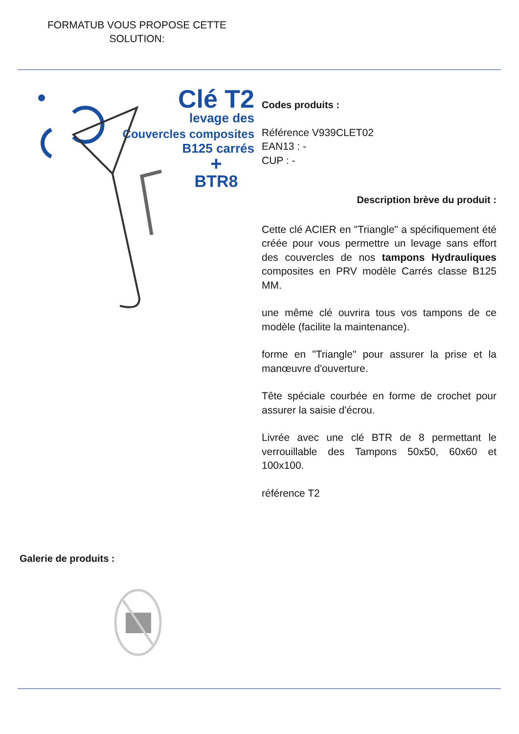FORMATUB VOUS PROPOSE CETTE
SOLUTION:
Clé T2
levage des
Couvercles composites
B125 carrés
+
BTR8
Codes produits :
Référence V939CLET02
EAN13 : -
CUP : -
Description brève du produit :
Cette clé ACIER en "Triangle" a spécifiquement été créée pour vous permettre un levage sans effort des couvercles de nos tampons Hydrauliques composites en PRV modèle Carrés classe B125 MM.
une même clé ouvrira tous vos tampons de ce modèle (facilite la maintenance).
forme en "Triangle" pour assurer la prise et la manœuvre d'ouverture.
Tête spéciale courbée en forme de crochet pour assurer la saisie d'écrou.
Livrée avec une clé BTR de 8 permettant le verrouillable des Tampons 50x50, 60x60 et 100x100.
référence T2
Galerie de produits :